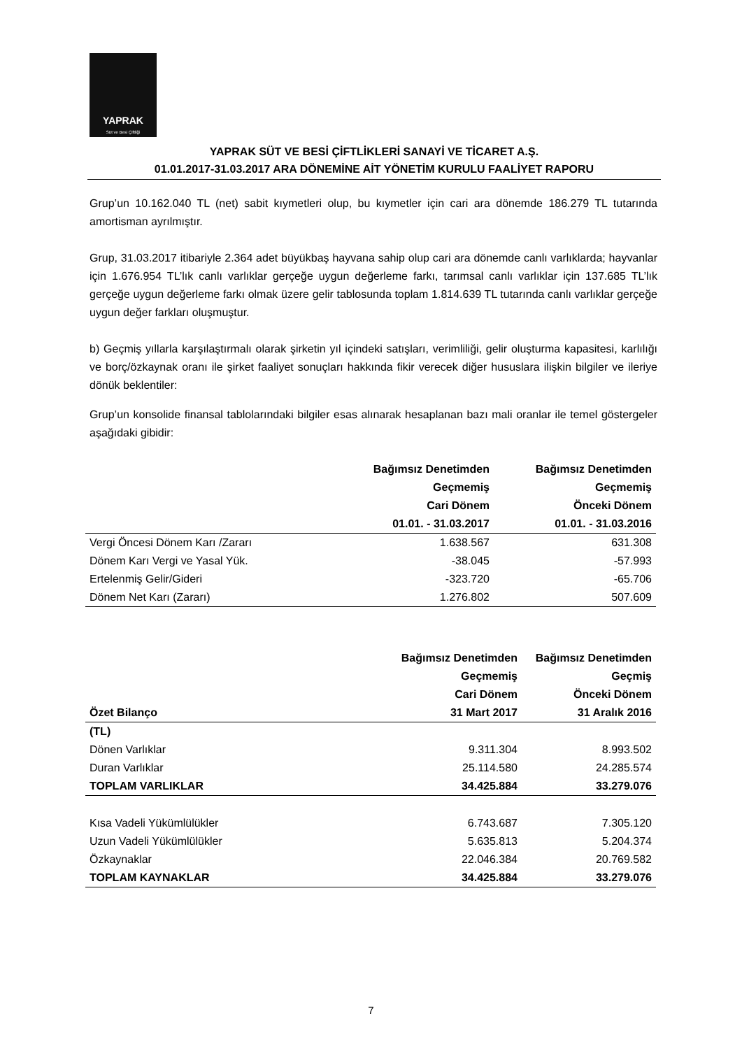YAPRAK
Süt ve Besi Çiftliği
YAPRAK SÜT VE BESİ ÇİFTLİKLERİ SANAYİ VE TİCARET A.Ş.
01.01.2017-31.03.2017 ARA DÖNEMİNE AİT YÖNETİM KURULU FAALİYET RAPORU
Grup’un 10.162.040 TL (net) sabit kıymetleri olup, bu kıymetler için cari ara dönemde 186.279 TL tutarında amortisman ayrılmıştır.
Grup, 31.03.2017 itibariyle 2.364 adet büyükbaş hayvana sahip olup cari ara dönemde canlı varlıklarda; hayvanlar için 1.676.954 TL’lık canlı varlıklar gerçeğe uygun değerleme farkı, tarımsal canlı varlıklar için 137.685 TL’lık gerçeğe uygun değerleme farkı olmak üzere gelir tablosunda toplam 1.814.639 TL tutarında canlı varlıklar gerçeğe uygun değer farkları oluşmuştur.
b) Geçmiş yıllarla karşılaştırmalı olarak şirketin yıl içindeki satışları, verimliliği, gelir oluşturma kapasitesi, karlılığı ve borç/özkaynak oranı ile şirket faaliyet sonuçları hakkında fikir verecek diğer hususlara ilişkin bilgiler ve ileriye dönük beklentiler:
Grup’un konsolide finansal tablolarındaki bilgiler esas alınarak hesaplanan bazı mali oranlar ile temel göstergeler aşağıdaki gibidir:
| | Bağımsız Denetimden Geçmemiş Cari Dönem 01.01. - 31.03.2017 | Bağımsız Denetimden Geçmemiş Önceki Dönem 01.01. - 31.03.2016 |
| --- | --- | --- |
| Vergi Öncesi Dönem Karı /Zararı | 1.638.567 | 631.308 |
| Dönem Karı Vergi ve Yasal Yük. | -38.045 | -57.993 |
| Ertelenmiş Gelir/Gideri | -323.720 | -65.706 |
| Dönem Net Karı (Zararı) | 1.276.802 | 507.609 |
| Özet Bilanço | Bağımsız Denetimden Geçmemiş Cari Dönem 31 Mart 2017 | Bağımsız Denetimden Geçmiş Önceki Dönem 31 Aralık 2016 |
| --- | --- | --- |
| (TL) | | |
| Dönen Varlıklar | 9.311.304 | 8.993.502 |
| Duran Varlıklar | 25.114.580 | 24.285.574 |
| TOPLAM VARLIKLAR | 34.425.884 | 33.279.076 |
| Kısa Vadeli Yükümlülükler | 6.743.687 | 7.305.120 |
| Uzun Vadeli Yükümlülükler | 5.635.813 | 5.204.374 |
| Özkaynaklar | 22.046.384 | 20.769.582 |
| TOPLAM KAYNAKLAR | 34.425.884 | 33.279.076 |
7